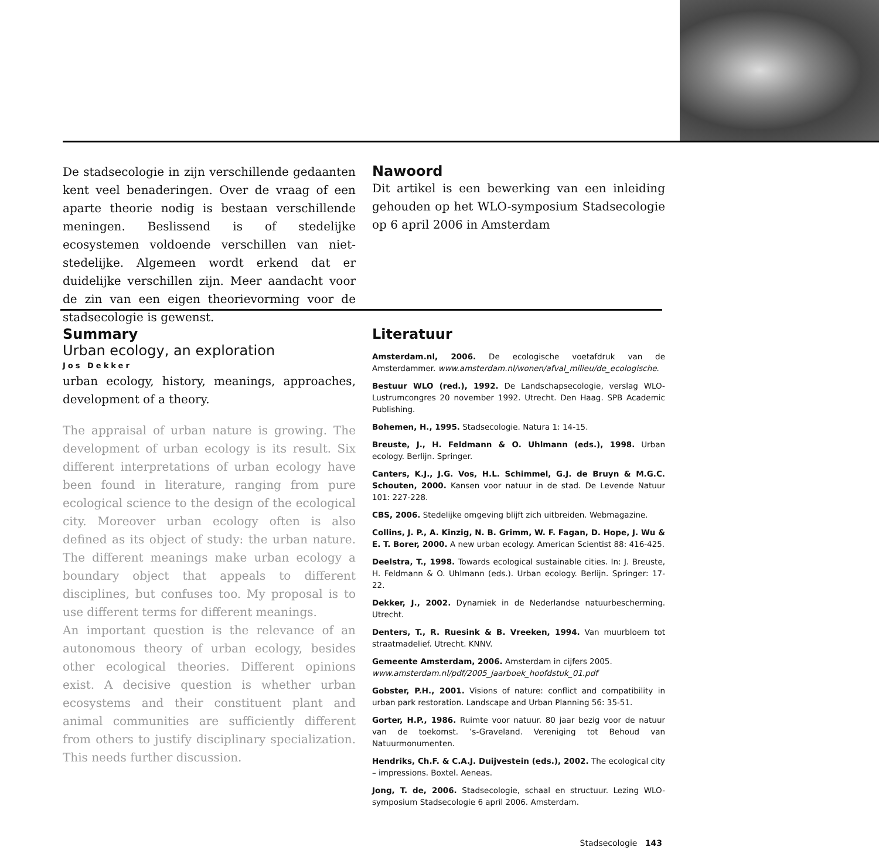De stadsecologie in zijn verschillende gedaanten kent veel benaderingen. Over de vraag of een aparte theorie nodig is bestaan verschillende meningen. Beslissend is of stedelijke ecosystemen voldoende verschillen van niet-stedelijke. Algemeen wordt erkend dat er duidelijke verschillen zijn. Meer aandacht voor de zin van een eigen theorievorming voor de stadsecologie is gewenst.
Nawoord
Dit artikel is een bewerking van een inleiding gehouden op het WLO-symposium Stadsecologie op 6 april 2006 in Amsterdam
Summary
Urban ecology, an exploration
Jos Dekker
urban ecology, history, meanings, approaches, development of a theory.
The appraisal of urban nature is growing. The development of urban ecology is its result. Six different interpretations of urban ecology have been found in literature, ranging from pure ecological science to the design of the ecological city. Moreover urban ecology often is also defined as its object of study: the urban nature. The different meanings make urban ecology a boundary object that appeals to different disciplines, but confuses too. My proposal is to use different terms for different meanings.
An important question is the relevance of an autonomous theory of urban ecology, besides other ecological theories. Different opinions exist. A decisive question is whether urban ecosystems and their constituent plant and animal communities are sufficiently different from others to justify disciplinary specialization. This needs further discussion.
Literatuur
Amsterdam.nl, 2006. De ecologische voetafdruk van de Amsterdammer. www.amsterdam.nl/wonen/afval_milieu/de_ecologische.
Bestuur WLO (red.), 1992. De Landschapsecologie, verslag WLO-Lustrumcongres 20 november 1992. Utrecht. Den Haag. SPB Academic Publishing.
Bohemen, H., 1995. Stadsecologie. Natura 1: 14-15.
Breuste, J., H. Feldmann & O. Uhlmann (eds.), 1998. Urban ecology. Berlijn. Springer.
Canters, K.J., J.G. Vos, H.L. Schimmel, G.J. de Bruyn & M.G.C. Schouten, 2000. Kansen voor natuur in de stad. De Levende Natuur 101: 227-228.
CBS, 2006. Stedelijke omgeving blijft zich uitbreiden. Webmagazine.
Collins, J. P., A. Kinzig, N. B. Grimm, W. F. Fagan, D. Hope, J. Wu & E. T. Borer, 2000. A new urban ecology. American Scientist 88: 416-425.
Deelstra, T., 1998. Towards ecological sustainable cities. In: J. Breuste, H. Feldmann & O. Uhlmann (eds.). Urban ecology. Berlijn. Springer: 17-22.
Dekker, J., 2002. Dynamiek in de Nederlandse natuurbescherming. Utrecht.
Denters, T., R. Ruesink & B. Vreeken, 1994. Van muurbloem tot straatmadelief. Utrecht. KNNV.
Gemeente Amsterdam, 2006. Amsterdam in cijfers 2005.
www.amsterdam.nl/pdf/2005_jaarboek_hoofdstuk_01.pdf
Gobster, P.H., 2001. Visions of nature: conflict and compatibility in urban park restoration. Landscape and Urban Planning 56: 35-51.
Gorter, H.P., 1986. Ruimte voor natuur. 80 jaar bezig voor de natuur van de toekomst. ’s-Graveland. Vereniging tot Behoud van Natuurmonumenten.
Hendriks, Ch.F. & C.A.J. Duijvestein (eds.), 2002. The ecological city – impressions. Boxtel. Aeneas.
Jong, T. de, 2006. Stadsecologie, schaal en structuur. Lezing WLO-symposium Stadsecologie 6 april 2006. Amsterdam.
Stadsecologie 143